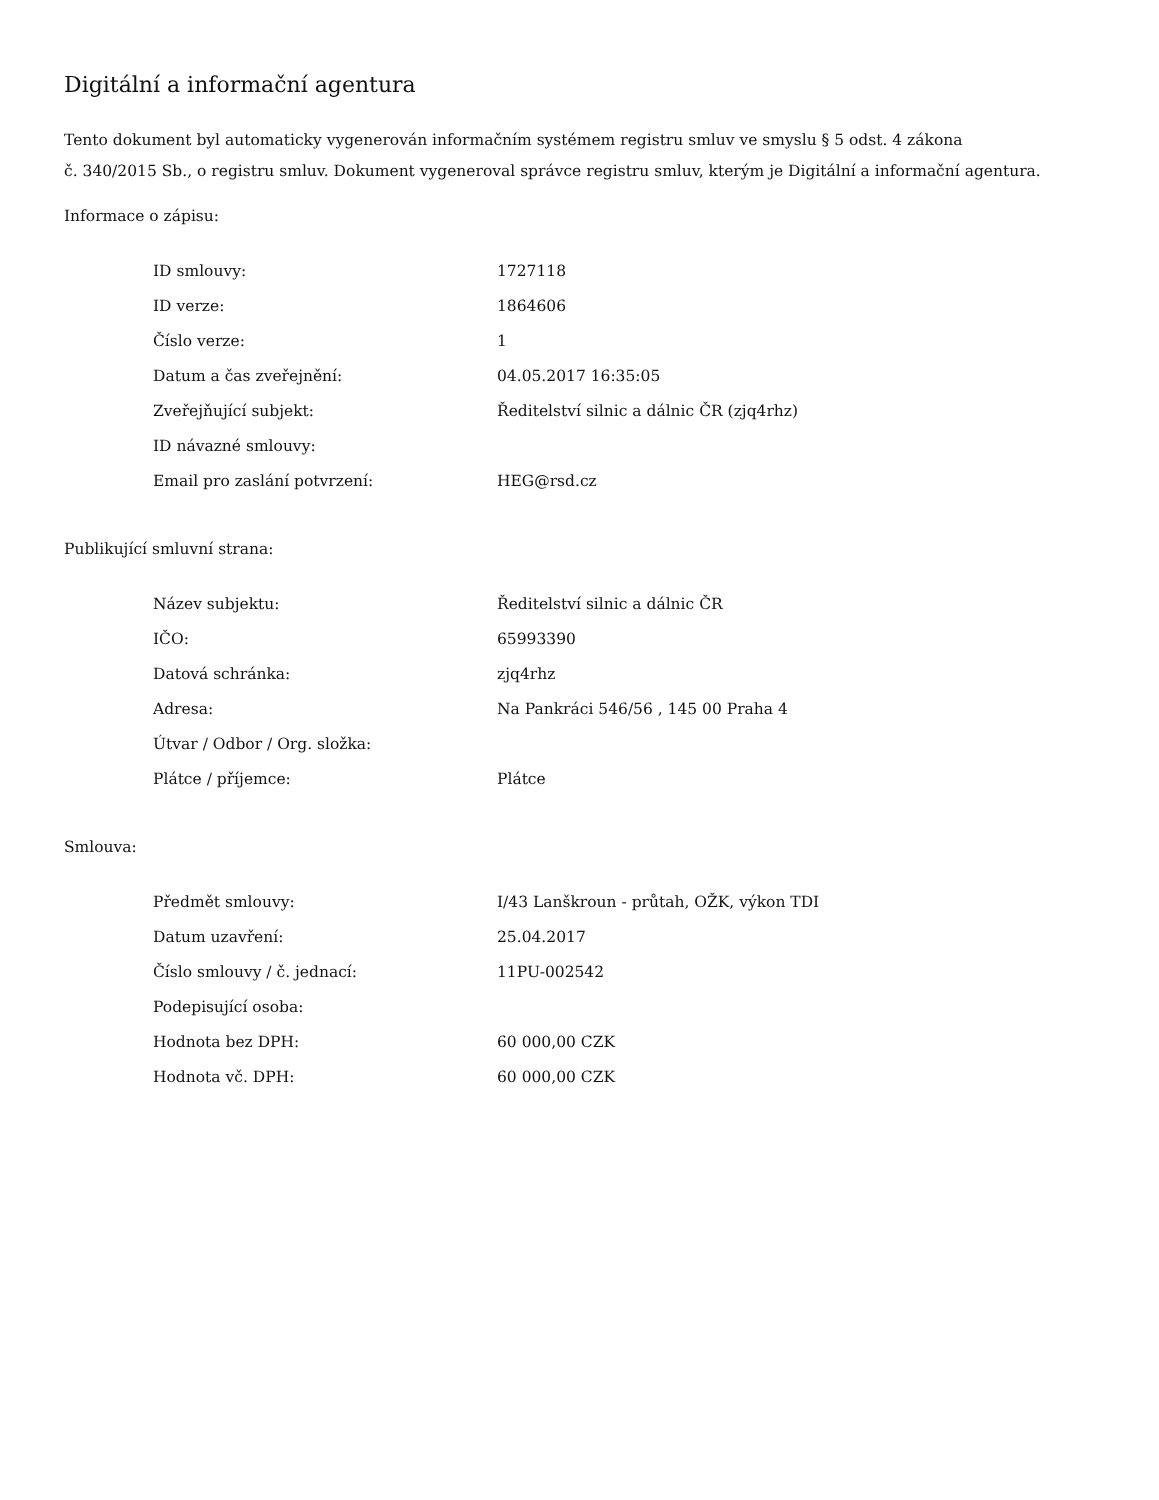Digitální a informační agentura
Tento dokument byl automaticky vygenerován informačním systémem registru smluv ve smyslu § 5 odst. 4 zákona
č. 340/2015 Sb., o registru smluv. Dokument vygeneroval správce registru smluv, kterým je Digitální a informační agentura.
Informace o zápisu:
| ID smlouvy: | 1727118 |
| ID verze: | 1864606 |
| Číslo verze: | 1 |
| Datum a čas zveřejnění: | 04.05.2017 16:35:05 |
| Zveřejňující subjekt: | Ředitelství silnic a dálnic ČR (zjq4rhz) |
| ID návazné smlouvy: | |
| Email pro zaslání potvrzení: | HEG@rsd.cz |
Publikující smluvní strana:
| Název subjektu: | Ředitelství silnic a dálnic ČR |
| IČO: | 65993390 |
| Datová schránka: | zjq4rhz |
| Adresa: | Na Pankráci 546/56 , 145 00 Praha 4 |
| Útvar / Odbor / Org. složka: | |
| Plátce / příjemce: | Plátce |
Smlouva:
| Předmět smlouvy: | I/43 Lanškroun - průtah, OŽK, výkon TDI |
| Datum uzavření: | 25.04.2017 |
| Číslo smlouvy / č. jednací: | 11PU-002542 |
| Podepisující osoba: | |
| Hodnota bez DPH: | 60 000,00 CZK |
| Hodnota vč. DPH: | 60 000,00 CZK |